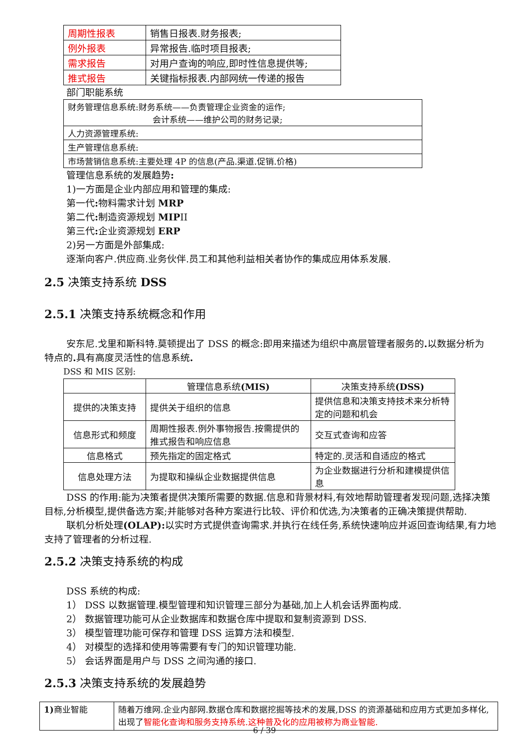| 周期性报表 | 销售日报表.财务报表; |
| 例外报表 | 异常报告.临时项目报表; |
| 需求报告 | 对用户查询的响应,即时性信息提供等; |
| 推式报告 | 关键指标报表.内部网统一传递的报告 |
部门职能系统
| 财务管理信息系统:财务系统——负责管理企业资金的运作; 会计系统——维护公司的财务记录; |
| 人力资源管理系统: |
| 生产管理信息系统: |
| 市场营销信息系统:主要处理 4P 的信息(产品.渠道.促销.价格) |
管理信息系统的发展趋势:
1)一方面是企业内部应用和管理的集成:
第一代: 物料需求计划 MRP
第二代: 制造资源规划 MIPII
第三代: 企业资源规划 ERP
2)另一方面是外部集成:
逐渐向客户.供应商.业务伙伴.员工和其他利益相关者协作的集成应用体系发展.
2.5 决策支持系统 DSS
2.5.1 决策支持系统概念和作用
安东尼.戈里和斯科特.莫顿提出了 DSS 的概念:即用来描述为组织中高层管理者服务的. 以数据分析为特点的. 具有高度灵活性的信息系统.
DSS 和 MIS 区别:
| | 管理信息系统 (MIS) | 决策支持系统 (DSS) |
| 提供的决策支持 | 提供关于组织的信息 | 提供信息和决策支持技术来分析特定的问题和机会 |
| 信息形式和频度 | 周期性报表.例外事物报告.按需提供的推式报告和响应信息 | 交互式查询和应答 |
| 信息格式 | 预先指定的固定格式 | 特定的.灵活和自适应的格式 |
| 信息处理方法 | 为提取和操纵企业数据提供信息 | 为企业数据进行分析和建模提供信息 |
DSS 的作用:能为决策者提供决策所需要的数据.信息和背景材料,有效地帮助管理者发现问题,选择决策目标,分析模型,提供备选方案;并能够对各种方案进行比较、评价和优选,为决策者的正确决策提供帮助.
联机分析处理(OLAP): 以实时方式提供查询需求.并执行在线任务,系统快速响应并返回查询结果,有力地支持了管理者的分析过程.
2.5.2 决策支持系统的构成
DSS 系统的构成:
1） DSS 以数据管理.模型管理和知识管理三部分为基础,加上人机会话界面构成.
2） 数据管理功能可从企业数据库和数据仓库中提取和复制资源到 DSS.
3） 模型管理功能可保存和管理 DSS 运算方法和模型.
4） 对模型的选择和使用等需要有专门的知识管理功能.
5） 会话界面是用户与 DSS 之间沟通的接口.
2.5.3 决策支持系统的发展趋势
| 1) 商业智能 | 随着万维网.企业内部网.数据仓库和数据挖掘等技术的发展,DSS 的资源基础和应用方式更加多样化,出现了 智能化查询和服务支持系统.这种普及化的应用被称为商业智能. |
6 / 39